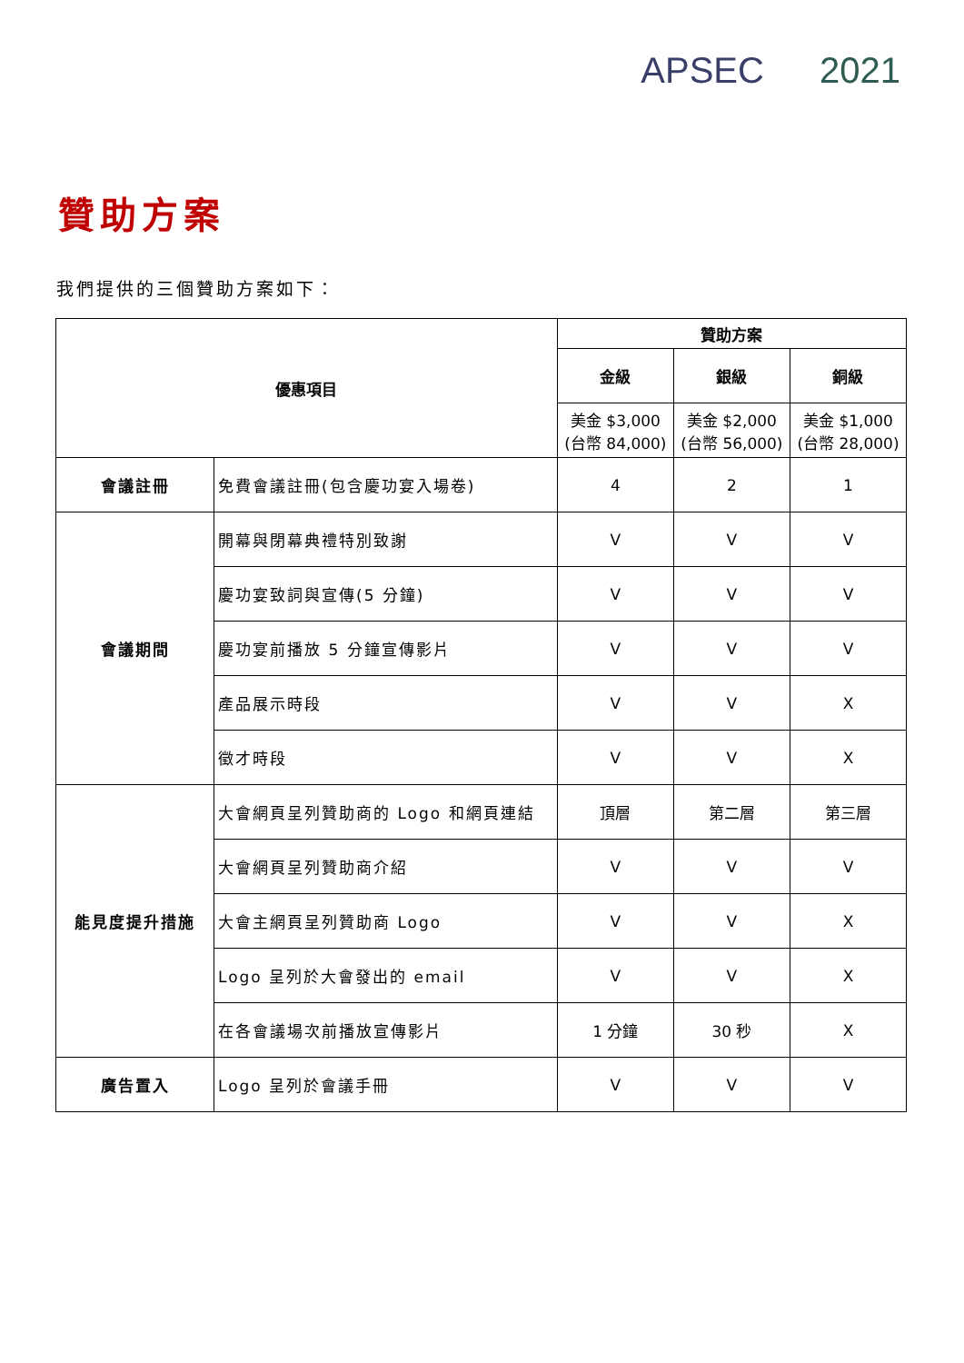APSEC 2021
贊助方案
我們提供的三個贊助方案如下：
| 優惠項目 | | 贊助方案 | | |
| --- | --- | --- | --- | --- |
| | | 金級 | 銀級 | 銅級 |
| | | 美金 $3,000 (台幣 84,000) | 美金 $2,000 (台幣 56,000) | 美金 $1,000 (台幣 28,000) |
| 會議註冊 | 免費會議註冊(包含慶功宴入場卷) | 4 | 2 | 1 |
| 會議期間 | 開幕與閉幕典禮特別致謝 | V | V | V |
| | 慶功宴致詞與宣傳(5 分鐘) | V | V | V |
| | 慶功宴前播放 5 分鐘宣傳影片 | V | V | V |
| | 產品展示時段 | V | V | X |
| | 徵才時段 | V | V | X |
| 能見度提升措施 | 大會網頁呈列贊助商的 Logo 和網頁連結 | 頂層 | 第二層 | 第三層 |
| | 大會網頁呈列贊助商介紹 | V | V | V |
| | 大會主網頁呈列贊助商 Logo | V | V | X |
| | Logo 呈列於大會發出的 email | V | V | X |
| | 在各會議場次前播放宣傳影片 | 1 分鐘 | 30 秒 | X |
| 廣告置入 | Logo 呈列於會議手冊 | V | V | V |